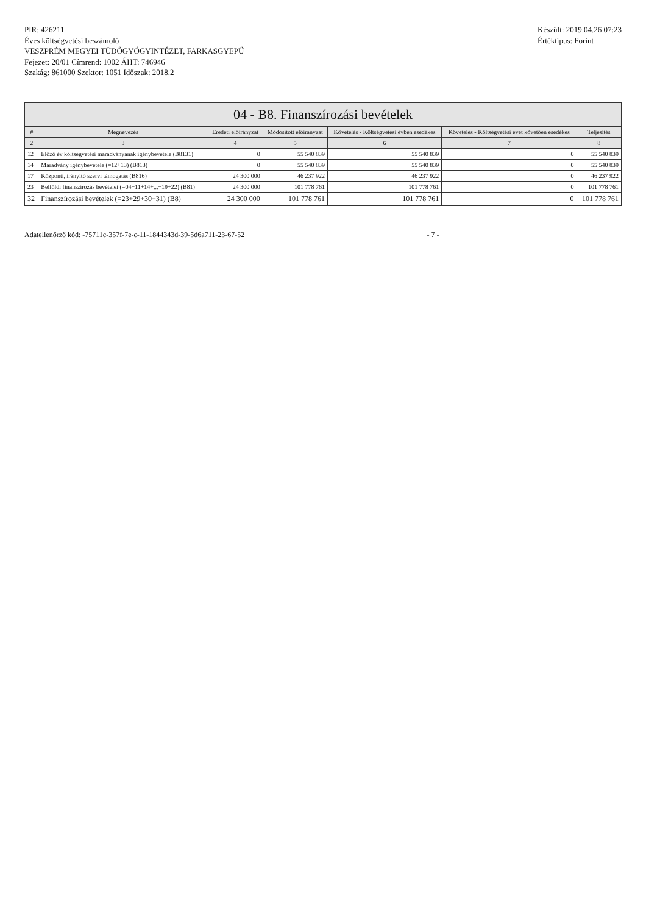PIR: 426211
Éves költségvetési beszámoló
VESZPRÉM MEGYEI TÜDŐGYÓGYINTÉZET, FARKASGYEPŰ
Fejezet: 20/01 Címrend: 1002 ÁHT: 746946
Szakág: 861000 Szektor: 1051 Időszak: 2018.2
Készült: 2019.04.26 07:23
Értéktípus: Forint
04 - B8. Finanszírozási bevételek
| # | Megnevezés | Eredeti előirányzat | Módosított előirányzat | Követelés - Költségvetési évben esedékes | Követelés - Költségvetési évet követően esedékes | Teljesítés |
| --- | --- | --- | --- | --- | --- | --- |
| 2 | 3 | 4 | 5 | 6 | 7 | 8 |
| 12 | Előző év költségvetési maradványának igénybevétele (B8131) | 0 | 55 540 839 | 55 540 839 | 0 | 55 540 839 |
| 14 | Maradvány igénybevétele (=12+13) (B813) | 0 | 55 540 839 | 55 540 839 | 0 | 55 540 839 |
| 17 | Központi, irányító szervi támogatás (B816) | 24 300 000 | 46 237 922 | 46 237 922 | 0 | 46 237 922 |
| 23 | Belföldi finanszírozás bevételei (=04+11+14+...+19+22) (B81) | 24 300 000 | 101 778 761 | 101 778 761 | 0 | 101 778 761 |
| 32 | Finanszírozási bevételek (=23+29+30+31) (B8) | 24 300 000 | 101 778 761 | 101 778 761 | 0 | 101 778 761 |
Adatellenőrző kód: -75711c-357f-7e-c-11-1844343d-39-5d6a711-23-67-52
- 7 -